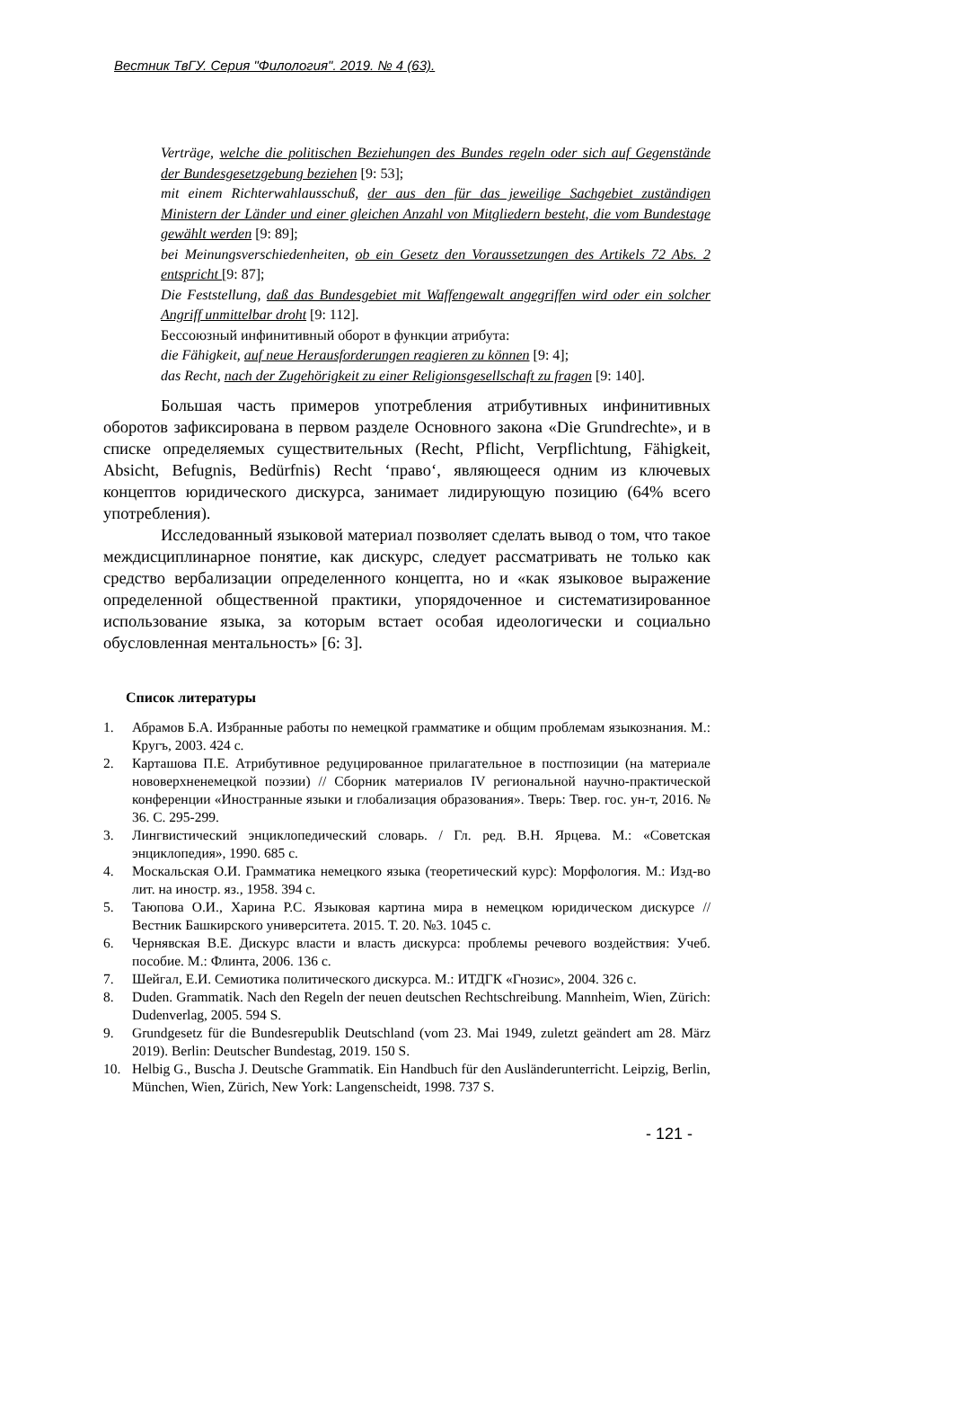Вестник ТвГУ. Серия "Филология". 2019. № 4 (63).
Verträge, welche die politischen Beziehungen des Bundes regeln oder sich auf Gegenstände der Bundesgesetzgebung beziehen [9: 53];
mit einem Richterwahlausschuß, der aus den für das jeweilige Sachgebiet zuständigen Ministern der Länder und einer gleichen Anzahl von Mitgliedern besteht, die vom Bundestage gewählt werden [9: 89];
bei Meinungsverschiedenheiten, ob ein Gesetz den Voraussetzungen des Artikels 72 Abs. 2 entspricht [9: 87];
Die Feststellung, daß das Bundesgebiet mit Waffengewalt angegriffen wird oder ein solcher Angriff unmittelbar droht [9: 112].
Бессоюзный инфинитивный оборот в функции атрибута:
die Fähigkeit, auf neue Herausforderungen reagieren zu können [9: 4];
das Recht, nach der Zugehörigkeit zu einer Religionsgesellschaft zu fragen [9: 140].
Большая часть примеров употребления атрибутивных инфинитивных оборотов зафиксирована в первом разделе Основного закона «Die Grundrechte», и в списке определяемых существительных (Recht, Pflicht, Verpflichtung, Fähigkeit, Absicht, Befugnis, Bedürfnis) Recht ‘право‘, являющееся одним из ключевых концептов юридического дискурса, занимает лидирующую позицию (64% всего употребления).
Исследованный языковой материал позволяет сделать вывод о том, что такое междисциплинарное понятие, как дискурс, следует рассматривать не только как средство вербализации определенного концепта, но и «как языковое выражение определенной общественной практики, упорядоченное и систематизированное использование языка, за которым встает особая идеологически и социально обусловленная ментальность» [6: 3].
Список литературы
1. Абрамов Б.А. Избранные работы по немецкой грамматике и общим проблемам языкознания. М.: Кругъ, 2003. 424 с.
2. Карташова П.Е. Атрибутивное редуцированное прилагательное в постпозиции (на материале нововерхненемецкой поэзии) // Сборник материалов IV региональной научно-практической конференции «Иностранные языки и глобализация образования». Тверь: Твер. гос. ун-т, 2016. № 36. С. 295-299.
3. Лингвистический энциклопедический словарь. / Гл. ред. В.Н. Ярцева. М.: «Советская энциклопедия», 1990. 685 с.
4. Москальская О.И. Грамматика немецкого языка (теоретический курс): Морфология. М.: Изд-во лит. на иностр. яз., 1958. 394 с.
5. Таюпова О.И., Харина Р.С. Языковая картина мира в немецком юридическом дискурсе // Вестник Башкирского университета. 2015. Т. 20. №3. 1045 с.
6. Чернявская В.Е. Дискурс власти и власть дискурса: проблемы речевого воздействия: Учеб. пособие. М.: Флинта, 2006. 136 с.
7. Шейгал, Е.И. Семиотика политического дискурса. М.: ИТДГК «Гнозис», 2004. 326 с.
8. Duden. Grammatik. Nach den Regeln der neuen deutschen Rechtschreibung. Mannheim, Wien, Zürich: Dudenverlag, 2005. 594 S.
9. Grundgesetz für die Bundesrepublik Deutschland (vom 23. Mai 1949, zuletzt geändert am 28. März 2019). Berlin: Deutscher Bundestag, 2019. 150 S.
10. Helbig G., Buscha J. Deutsche Grammatik. Ein Handbuch für den Ausländerunterricht. Leipzig, Berlin, München, Wien, Zürich, New York: Langenscheidt, 1998. 737 S.
- 121 -